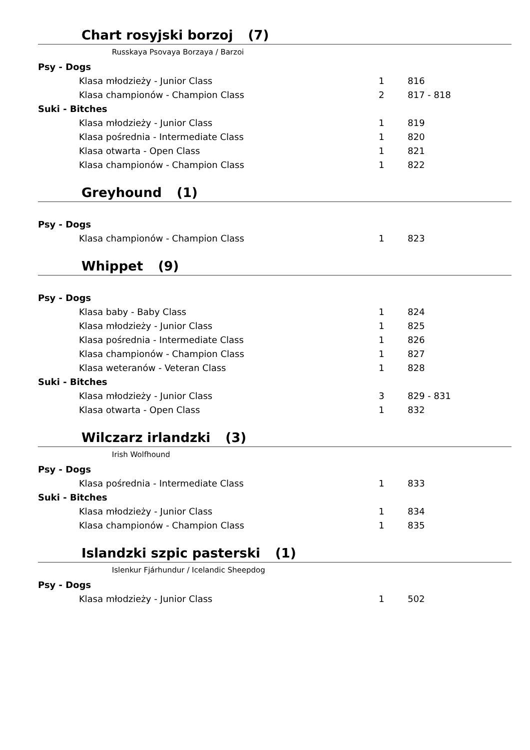Chart rosyjski borzoj (7)
Russkaya Psovaya Borzaya / Barzoi
| Psy - Dogs | | |
| Klasa młodzieży - Junior Class | 1 | 816 |
| Klasa championów - Champion Class | 2 | 817 - 818 |
| Suki - Bitches | | |
| Klasa młodzieży - Junior Class | 1 | 819 |
| Klasa pośrednia - Intermediate Class | 1 | 820 |
| Klasa otwarta - Open Class | 1 | 821 |
| Klasa championów - Champion Class | 1 | 822 |
Greyhound (1)
| Psy - Dogs | | |
| Klasa championów - Champion Class | 1 | 823 |
Whippet (9)
| Psy - Dogs | | |
| Klasa baby - Baby Class | 1 | 824 |
| Klasa młodzieży - Junior Class | 1 | 825 |
| Klasa pośrednia - Intermediate Class | 1 | 826 |
| Klasa championów - Champion Class | 1 | 827 |
| Klasa weteranów - Veteran Class | 1 | 828 |
| Suki - Bitches | | |
| Klasa młodzieży - Junior Class | 3 | 829 - 831 |
| Klasa otwarta - Open Class | 1 | 832 |
Wilczarz irlandzki (3)
Irish Wolfhound
| Psy - Dogs | | |
| Klasa pośrednia - Intermediate Class | 1 | 833 |
| Suki - Bitches | | |
| Klasa młodzieży - Junior Class | 1 | 834 |
| Klasa championów - Champion Class | 1 | 835 |
Islandzki szpic pasterski (1)
Islenkur Fjárhundur / Icelandic Sheepdog
| Psy - Dogs | | |
| Klasa młodzieży - Junior Class | 1 | 502 |